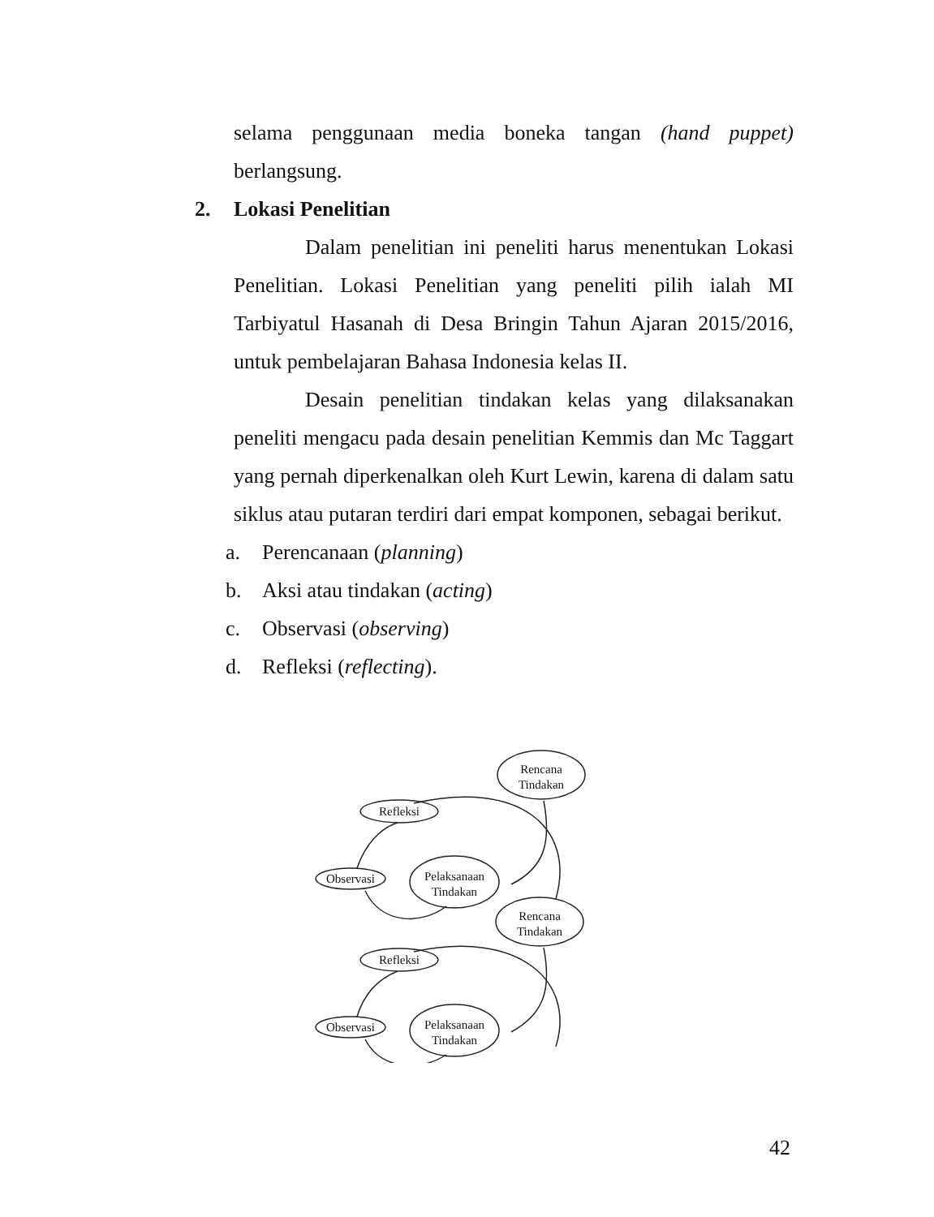selama penggunaan media boneka tangan (hand puppet) berlangsung.
2. Lokasi Penelitian
Dalam penelitian ini peneliti harus menentukan Lokasi Penelitian. Lokasi Penelitian yang peneliti pilih ialah MI Tarbiyatul Hasanah di Desa Bringin Tahun Ajaran 2015/2016, untuk pembelajaran Bahasa Indonesia kelas II.
Desain penelitian tindakan kelas yang dilaksanakan peneliti mengacu pada desain penelitian Kemmis dan Mc Taggart yang pernah diperkenalkan oleh Kurt Lewin, karena di dalam satu siklus atau putaran terdiri dari empat komponen, sebagai berikut.
a. Perencanaan (planning)
b. Aksi atau tindakan (acting)
c. Observasi (observing)
d. Refleksi (reflecting).
Rencana
Tindakan
Refleksi
Observasi
Pelaksanaan
Tindakan
Rencana
Tindakan
Refleksi
Observasi
Pelaksanaan
Tindakan
42